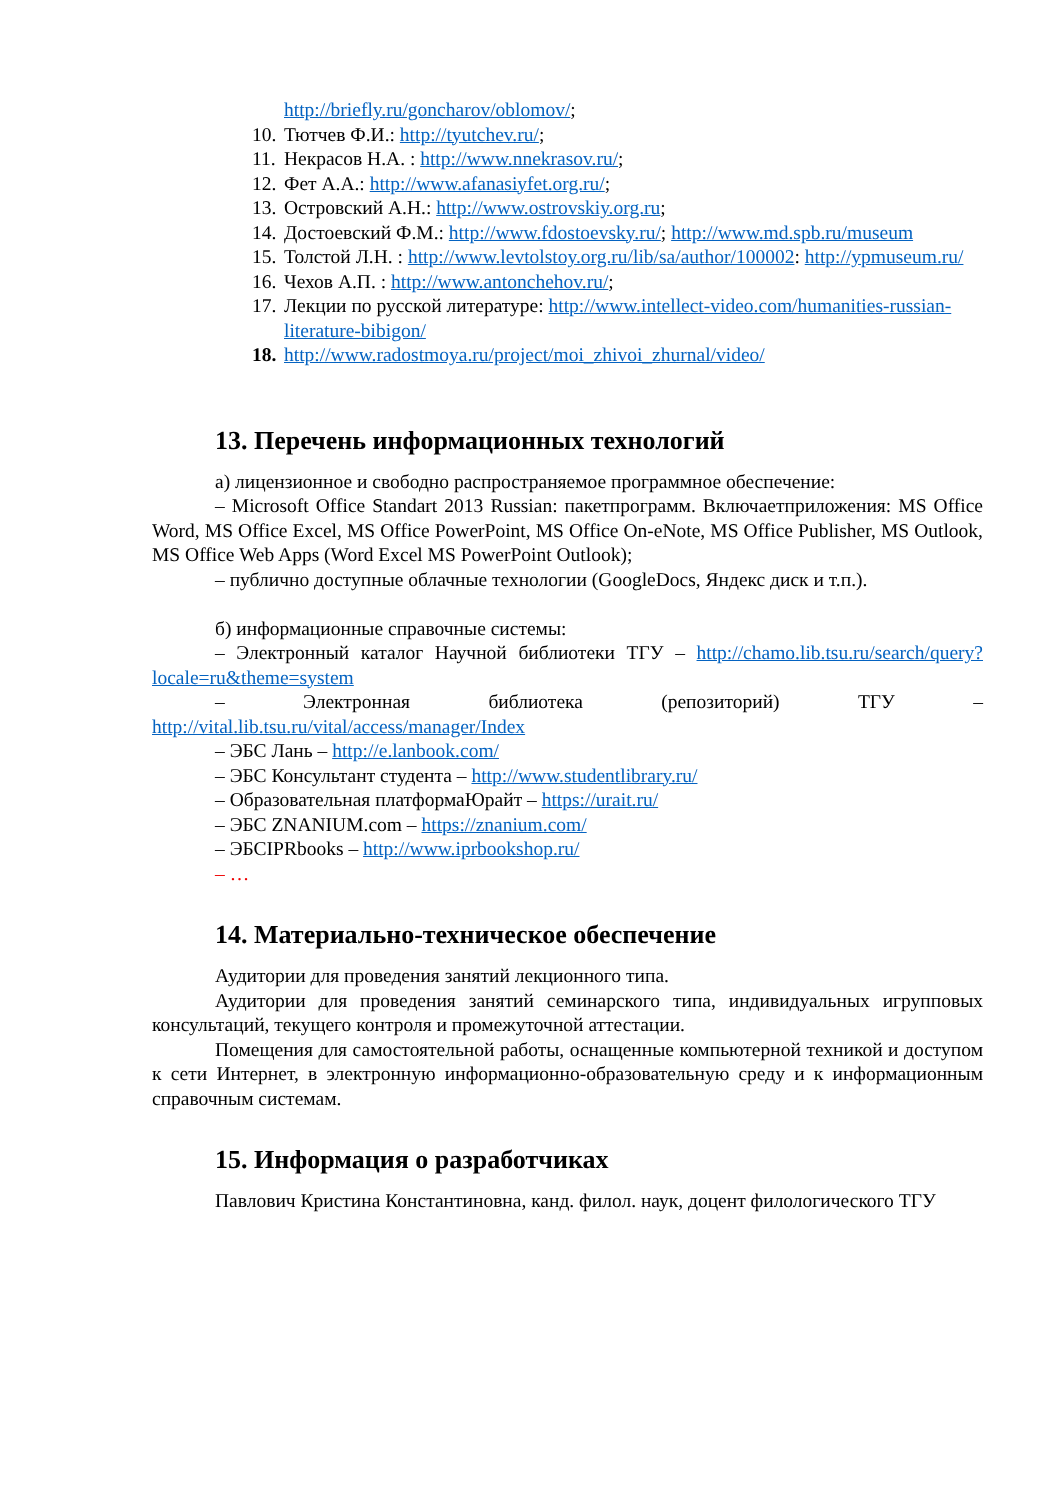http://briefly.ru/goncharov/oblomov/;
10. Тютчев Ф.И.: http://tyutchev.ru/;
11. Некрасов Н.А. : http://www.nnekrasov.ru/;
12. Фет А.А.: http://www.afanasiyfet.org.ru/;
13. Островский А.Н.: http://www.ostrovskiy.org.ru;
14. Достоевский Ф.М.: http://www.fdostoevsky.ru/; http://www.md.spb.ru/museum
15. Толстой Л.Н. : http://www.levtolstoy.org.ru/lib/sa/author/100002: http://ypmuseum.ru/
16. Чехов А.П. : http://www.antonchehov.ru/;
17. Лекции по русской литературе: http://www.intellect-video.com/humanities-russian-literature-bibigon/
18. http://www.radostmoya.ru/project/moi_zhivoi_zhurnal/video/
13. Перечень информационных технологий
а) лицензионное и свободно распространяемое программное обеспечение:
– Microsoft Office Standart 2013 Russian: пакетпрограмм. Включаетприложения: MS Office Word, MS Office Excel, MS Office PowerPoint, MS Office On-eNote, MS Office Publisher, MS Outlook, MS Office Web Apps (Word Excel MS PowerPoint Outlook);
– публично доступные облачные технологии (GoogleDocs, Яндекс диск и т.п.).
б) информационные справочные системы:
– Электронный каталог Научной библиотеки ТГУ – http://chamo.lib.tsu.ru/search/query?locale=ru&theme=system
– Электронная библиотека (репозиторий) ТГУ – http://vital.lib.tsu.ru/vital/access/manager/Index
– ЭБС Лань – http://e.lanbook.com/
– ЭБС Консультант студента – http://www.studentlibrary.ru/
– Образовательная платформаЮрайт – https://urait.ru/
– ЭБС ZNANIUM.com – https://znanium.com/
– ЭБСIPRbooks – http://www.iprbookshop.ru/
– …
14. Материально-техническое обеспечение
Аудитории для проведения занятий лекционного типа.
Аудитории для проведения занятий семинарского типа, индивидуальных игрупповых консультаций, текущего контроля и промежуточной аттестации.
Помещения для самостоятельной работы, оснащенные компьютерной техникой и доступом к сети Интернет, в электронную информационно-образовательную среду и к информационным справочным системам.
15. Информация о разработчиках
Павлович Кристина Константиновна, канд. филол. наук, доцент филологического ТГУ